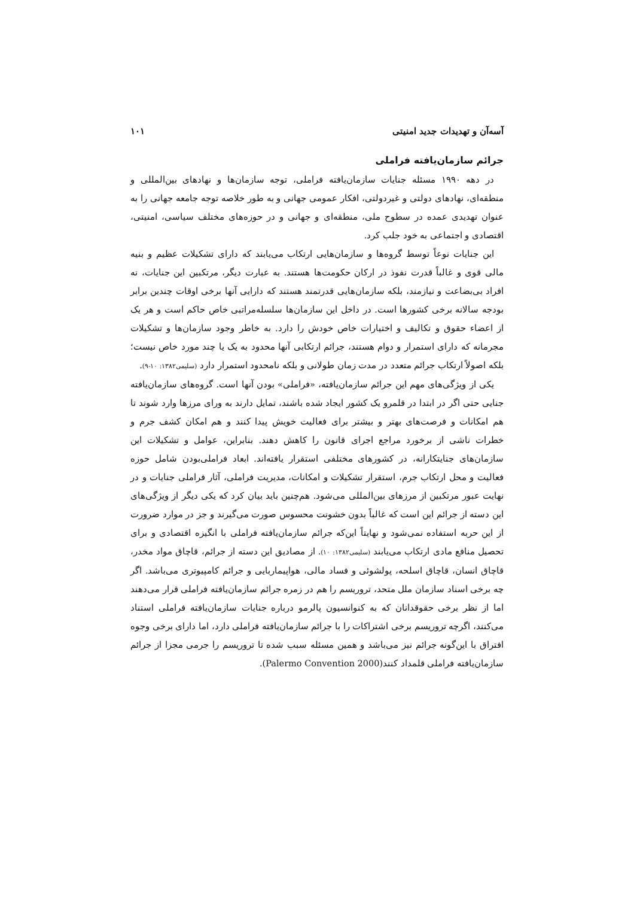آسه‌آن و تهدیدات جدید امنیتی ۱۰۱
جرائم سازمان‌یافته فراملی
در دهه ۱۹۹۰ مسئله جنایات سازمان‌یافته فراملی، توجه سازمان‌ها و نهادهای بین‌المللی و منطقه‌ای، نهادهای دولتی و غیردولتی، افکار عمومی جهانی و به طور خلاصه توجه جامعه جهانی را به عنوان تهدیدی عمده در سطوح ملی، منطقه‌ای و جهانی و در حوزه‌های مختلف سیاسی، امنیتی، اقتصادی و اجتماعی به خود جلب کرد.
این جنایات نوعاً توسط گروه‌ها و سازمان‌هایی ارتکاب می‌یابند که دارای تشکیلات عظیم و بنیه مالی قوی و غالباً قدرت نفوذ در ارکان حکومت‌ها هستند. به عبارت دیگر، مرتکبین این جنایات، نه افراد بی‌بضاعت و نیازمند، بلکه سازمان‌هایی قدرتمند هستند که دارایی آنها برخی اوقات چندین برابر بودجه سالانه برخی کشورها است. در داخل این سازمان‌ها سلسله‌مراتبی خاص حاکم است و هر یک از اعضاء حقوق و تکالیف و اختیارات خاص خودش را دارد. به خاطر وجود سازمان‌ها و تشکیلات مجرمانه که دارای استمرار و دوام هستند، جرائم ارتکابی آنها محدود به یک یا چند مورد خاص نیست؛ بلکه اصولاً ارتکاب جرائم متعدد در مدت زمان طولانی و بلکه نامحدود استمرار دارد (سلیمی۱۳۸۲: ۱۰-۹).
یکی از ویژگی‌های مهم این جرائم سازمان‌یافته، «فراملی» بودن آنها است. گروه‌های سازمان‌یافته جنایی حتی اگر در ابتدا در قلمرو یک کشور ایجاد شده باشند، تمایل دارند به ورای مرزها وارد شوند تا هم امکانات و فرصت‌های بهتر و بیشتر برای فعالیت خویش پیدا کنند و هم امکان کشف جرم و خطرات ناشی از برخورد مراجع اجرای قانون را کاهش دهند. بنابراین، عوامل و تشکیلات این سازمان‌های جنایتکارانه، در کشورهای مختلفی استقرار یافته‌اند. ابعاد فراملی‌بودن شامل حوزه فعالیت و محل ارتکاب جرم، استقرار تشکیلات و امکانات، مدیریت فراملی، آثار فراملی جنایات و در نهایت عبور مرتکبین از مرزهای بین‌المللی می‌شود. هم‌چنین باید بیان کرد که یکی دیگر از ویژگی‌های این دسته از جرائم این است که غالباً بدون خشونت محسوس صورت می‌گیرند و جز در موارد ضرورت از این حربه استفاده نمی‌شود و نهایتاً این‌که جرائم سازمان‌یافته فراملی با انگیزه اقتصادی و برای تحصیل منافع مادی ارتکاب می‌یابند (سلیمی۱۳۸۲: ۱۰). از مصادیق این دسته از جرائم، قاچاق مواد مخدر، قاچاق انسان، قاچاق اسلحه، پولشوئی و فساد مالی، هواپیماربایی و جرائم کامپیوتری می‌باشد. اگر چه برخی اسناد سازمان ملل متحد، تروریسم را هم در زمره جرائم سازمان‌یافته فراملی قرار می‌دهند اما از نظر برخی حقوقدانان که به کنوانسیون پالرمو درباره جنایات سازمان‌یافته فراملی استناد می‌کنند، اگرچه تروریسم برخی اشتراکات را با جرائم سازمان‌یافته فراملی دارد، اما دارای برخی وجوه افتراق با این‌گونه جرائم نیز می‌باشد و همین مسئله سبب شده تا تروریسم را جرمی مجزا از جرائم سازمان‌یافته فراملی قلمداد کنند(Palermo Convention 2000).